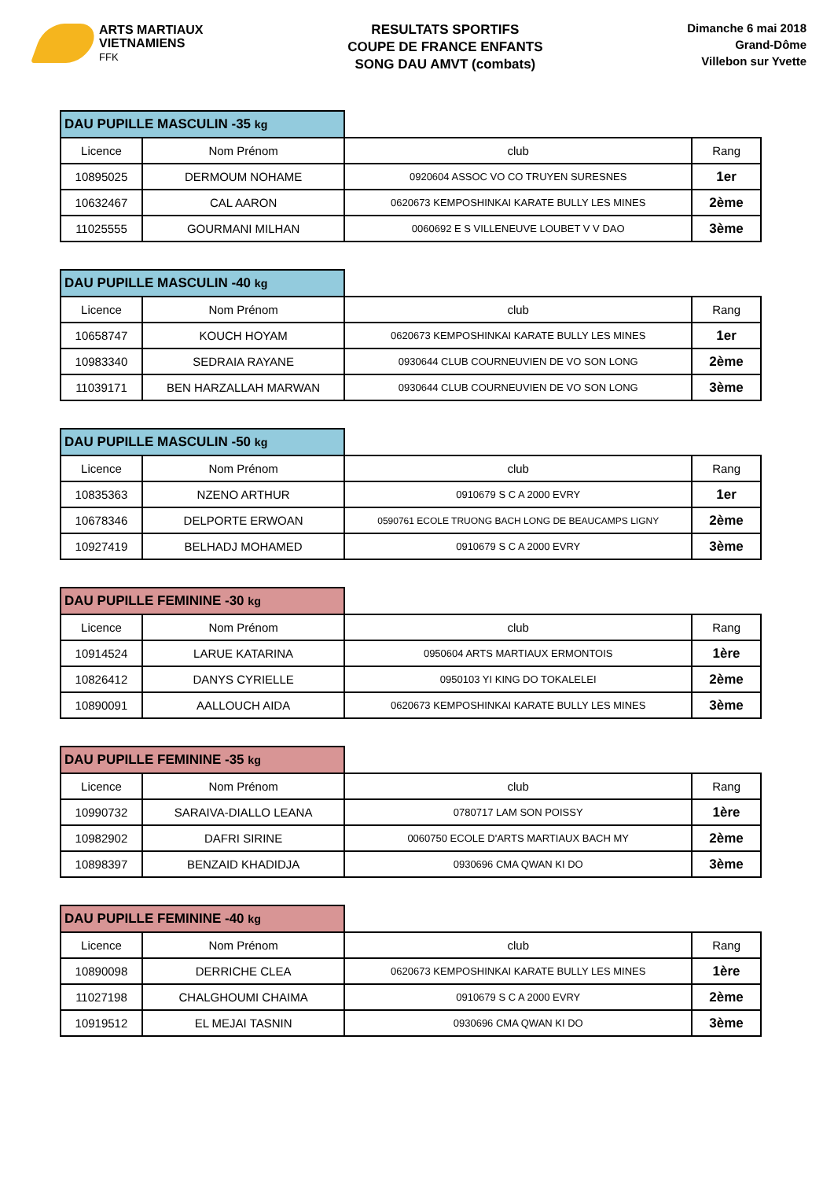ARTS MARTIAUX
VIETNAMIENS
FFK
RESULTATS SPORTIFS
COUPE DE FRANCE ENFANTS
SONG DAU AMVT (combats)
Dimanche 6 mai 2018
Grand-Dôme
Villebon sur Yvette
| DAU PUPILLE MASCULIN -35 kg | | | |
| Licence | Nom Prénom | club | Rang |
| 10895025 | DERMOUM NOHAME | 0920604 ASSOC VO CO TRUYEN SURESNES | 1er |
| 10632467 | CAL AARON | 0620673 KEMPOSHINKAI KARATE BULLY LES MINES | 2ème |
| 11025555 | GOURMANI MILHAN | 0060692 E S VILLENEUVE LOUBET V V DAO | 3ème |
| DAU PUPILLE MASCULIN -40 kg | | | |
| Licence | Nom Prénom | club | Rang |
| 10658747 | KOUCH HOYAM | 0620673 KEMPOSHINKAI KARATE BULLY LES MINES | 1er |
| 10983340 | SEDRAIA RAYANE | 0930644 CLUB COURNEUVIEN DE VO SON LONG | 2ème |
| 11039171 | BEN HARZALLAH MARWAN | 0930644 CLUB COURNEUVIEN DE VO SON LONG | 3ème |
| DAU PUPILLE MASCULIN -50 kg | | | |
| Licence | Nom Prénom | club | Rang |
| 10835363 | NZENO ARTHUR | 0910679 S C A 2000 EVRY | 1er |
| 10678346 | DELPORTE ERWOAN | 0590761 ECOLE TRUONG BACH LONG DE BEAUCAMPS LIGNY | 2ème |
| 10927419 | BELHADJ MOHAMED | 0910679 S C A 2000 EVRY | 3ème |
| DAU PUPILLE FEMININE -30 kg | | | |
| Licence | Nom Prénom | club | Rang |
| 10914524 | LARUE KATARINA | 0950604 ARTS MARTIAUX ERMONTOIS | 1ère |
| 10826412 | DANYS CYRIELLE | 0950103 YI KING DO TOKALELEI | 2ème |
| 10890091 | AALLOUCH AIDA | 0620673 KEMPOSHINKAI KARATE BULLY LES MINES | 3ème |
| DAU PUPILLE FEMININE -35 kg | | | |
| Licence | Nom Prénom | club | Rang |
| 10990732 | SARAIVA-DIALLO LEANA | 0780717 LAM SON POISSY | 1ère |
| 10982902 | DAFRI SIRINE | 0060750 ECOLE D'ARTS MARTIAUX BACH MY | 2ème |
| 10898397 | BENZAID KHADIDJA | 0930696 CMA QWAN KI DO | 3ème |
| DAU PUPILLE FEMININE -40 kg | | | |
| Licence | Nom Prénom | club | Rang |
| 10890098 | DERRICHE CLEA | 0620673 KEMPOSHINKAI KARATE BULLY LES MINES | 1ère |
| 11027198 | CHALGHOUMI CHAIMA | 0910679 S C A 2000 EVRY | 2ème |
| 10919512 | EL MEJAI TASNIN | 0930696 CMA QWAN KI DO | 3ème |